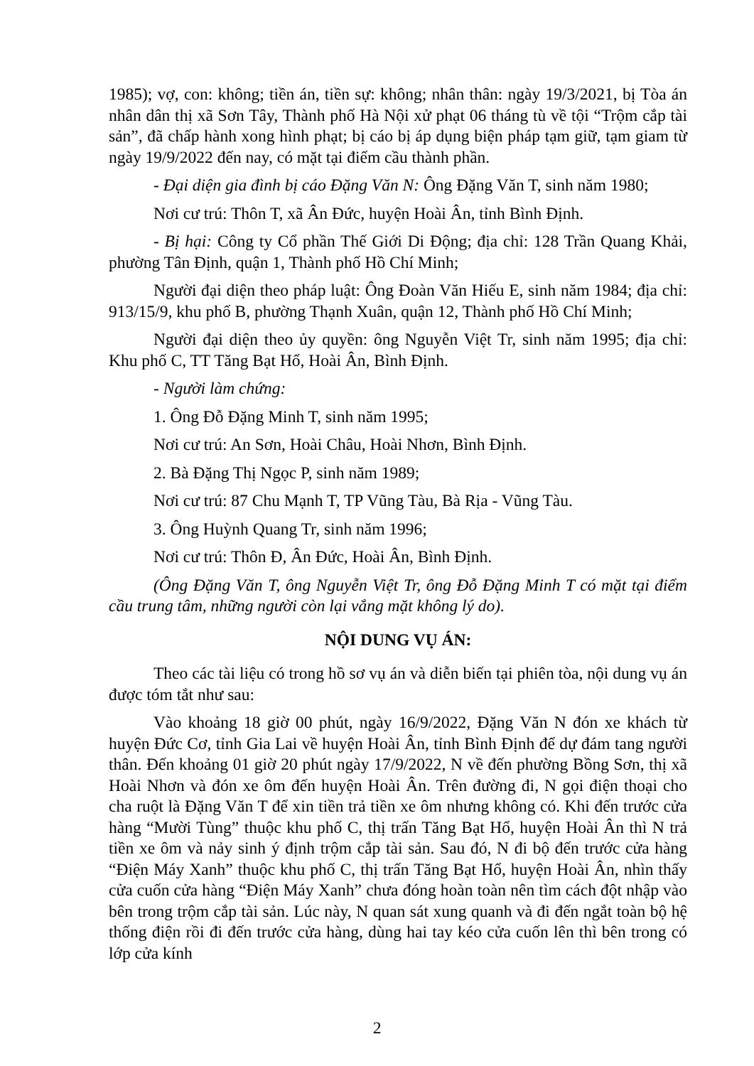1985); vợ, con: không; tiền án, tiền sự: không; nhân thân: ngày 19/3/2021, bị Tòa án nhân dân thị xã Sơn Tây, Thành phố Hà Nội xử phạt 06 tháng tù về tội “Trộm cắp tài sản”, đã chấp hành xong hình phạt; bị cáo bị áp dụng biện pháp tạm giữ, tạm giam từ ngày 19/9/2022 đến nay, có mặt tại điểm cầu thành phần.
- Đại diện gia đình bị cáo Đặng Văn N: Ông Đặng Văn T, sinh năm 1980;
Nơi cư trú: Thôn T, xã Ân Đức, huyện Hoài Ân, tỉnh Bình Định.
- Bị hại: Công ty Cổ phần Thế Giới Di Động; địa chỉ: 128 Trần Quang Khải, phường Tân Định, quận 1, Thành phố Hồ Chí Minh;
Người đại diện theo pháp luật: Ông Đoàn Văn Hiếu E, sinh năm 1984; địa chỉ: 913/15/9, khu phố B, phường Thạnh Xuân, quận 12, Thành phố Hồ Chí Minh;
Người đại diện theo ủy quyền: ông Nguyễn Việt Tr, sinh năm 1995; địa chỉ: Khu phố C, TT Tăng Bạt Hổ, Hoài Ân, Bình Định.
- Người làm chứng:
1. Ông Đỗ Đặng Minh T, sinh năm 1995;
Nơi cư trú: An Sơn, Hoài Châu, Hoài Nhơn, Bình Định.
2. Bà Đặng Thị Ngọc P, sinh năm 1989;
Nơi cư trú: 87 Chu Mạnh T, TP Vũng Tàu, Bà Rịa - Vũng Tàu.
3. Ông Huỳnh Quang Tr, sinh năm 1996;
Nơi cư trú: Thôn Đ, Ân Đức, Hoài Ân, Bình Định.
(Ông Đặng Văn T, ông Nguyễn Việt Tr, ông Đỗ Đặng Minh T có mặt tại điểm cầu trung tâm, những người còn lại vắng mặt không lý do).
NỘI DUNG VỤ ÁN:
Theo các tài liệu có trong hồ sơ vụ án và diễn biến tại phiên tòa, nội dung vụ án được tóm tắt như sau:
Vào khoảng 18 giờ 00 phút, ngày 16/9/2022, Đặng Văn N đón xe khách từ huyện Đức Cơ, tỉnh Gia Lai về huyện Hoài Ân, tỉnh Bình Định để dự đám tang người thân. Đến khoảng 01 giờ 20 phút ngày 17/9/2022, N về đến phường Bồng Sơn, thị xã Hoài Nhơn và đón xe ôm đến huyện Hoài Ân. Trên đường đi, N gọi điện thoại cho cha ruột là Đặng Văn T để xin tiền trả tiền xe ôm nhưng không có. Khi đến trước cửa hàng “Mười Tùng” thuộc khu phố C, thị trấn Tăng Bạt Hổ, huyện Hoài Ân thì N trả tiền xe ôm và nảy sinh ý định trộm cắp tài sản. Sau đó, N đi bộ đến trước cửa hàng “Điện Máy Xanh” thuộc khu phố C, thị trấn Tăng Bạt Hổ, huyện Hoài Ân, nhìn thấy cửa cuốn cửa hàng “Điện Máy Xanh” chưa đóng hoàn toàn nên tìm cách đột nhập vào bên trong trộm cắp tài sản. Lúc này, N quan sát xung quanh và đi đến ngắt toàn bộ hệ thống điện rồi đi đến trước cửa hàng, dùng hai tay kéo cửa cuốn lên thì bên trong có lớp cửa kính
2